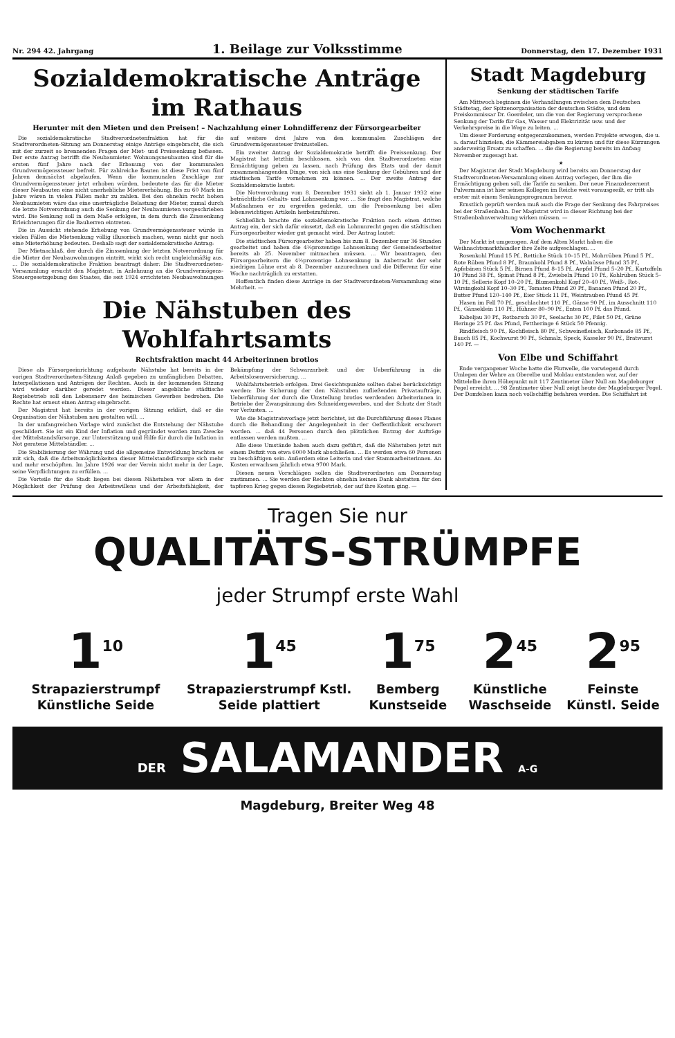Nr. 294 42. Jahrgang 1. Beilage zur Volksstimme Donnerstag, den 17. Dezember 1931
Sozialdemokratische Anträge im Rathaus
Herunter mit den Mieten und den Preisen! – Nachzahlung einer Lohndifferenz der Fürsorgearbeiter
Die sozialdemokratische Stadtverordnetenfraktion hat für die Stadtverordneten-Sitzung am Donnerstag einige Anträge eingebracht, die sich mit der zurzeit so brennenden Fragen der Miet- und Preissenkung befassen. Der erste Antrag betrifft die Neubaumieter. Wohnungsneubauten sind für die ersten fünf Jahre nach der Erbauung von der kommunalen Grundvermögenssteuer befreit. Für zahlreiche Bauten ist diese Frist von fünf Jahren demnächst abgelaufen. Wenn die kommunalen Zuschläge zur Grundvermögenssteuer jetzt erhoben würden, bedeutete das für die Mieter dieser Neubauten eine nicht unerhebliche Mietererhöhung. Bis zu 60 Mark im Jahre wären in vielen Fällen mehr zu zahlen. Bei den ohnehin recht hohen Neubaumieten wäre das eine unerträgliche Belastung der Mieter, zumal durch die letzte Notverordnung auch die Senkung der Neubaumieten vorgeschrieben wird. Die Senkung soll in dem Maße erfolgen, in dem durch die Zinssenkung Erleichterungen für die Bauherren eintreten.
Die in Aussicht stehende Erhebung von Grundvermögenssteuer würde in vielen Fällen die Mietsenkung völlig illusorisch machen, wenn nicht gar noch eine Mieterhöhung bedeuten. Deshalb sagt der sozialdemokratische Antrag:
Der Mietnachlaß, der durch die Zinssenkung der letzten Notverordnung für die Mieter der Neubauwohnungen eintritt, wirkt sich recht ungleichmäßig aus. ... Die sozialdemokratische Fraktion beantragt daher: Die Stadtverordneten-Versammlung ersucht den Magistrat, in Anlehnung an die Grundvermögens-Steuergesetzgebung des Staates, die seit 1924 errichteten Neubauwohnungen auf weitere drei Jahre von den kommunalen Zuschlägen der Grundvermögenssteuer freizustellen.
Ein zweiter Antrag der Sozialdemokratie betrifft die Preissenkung. Der Magistrat hat letzthin beschlossen, sich von den Stadtverordneten eine Ermächtigung geben zu lassen, nach Prüfung des Etats und der damit zusammenhängenden Dinge, von sich aus eine Senkung der Gebühren und der städtischen Tarife vornehmen zu können. ... Der zweite Antrag der Sozialdemokratie lautet:
Die Notverordnung vom 8. Dezember 1931 sieht ab 1. Januar 1932 eine beträchtliche Gehalts- und Lohnsenkung vor. ... Sie fragt den Magistrat, welche Maßnahmen er zu ergreifen gedenkt, um die Preissenkung bei allen lebenswichtigen Artikeln herbeizuführen.
Schließlich brachte die sozialdemokratische Fraktion noch einen dritten Antrag ein, der sich dafür einsetzt, daß ein Lohnunrecht gegen die städtischen Fürsorgearbeiter wieder gut gemacht wird. Der Antrag lautet:
Die städtischen Fürsorgearbeiter haben bis zum 8. Dezember nur 36 Stunden gearbeitet und haben die 4½prozentige Lohnsenkung der Gemeindearbeiter bereits ab 25. November mitmachen müssen. ... Wir beantragen, den Fürsorgearbeitern die 4½prozentige Lohnsenkung in Anbetracht der sehr niedrigen Löhne erst ab 8. Dezember anzurechnen und die Differenz für eine Woche nachträglich zu erstatten.
Hoffentlich finden diese Anträge in der Stadtverordneten-Versammlung eine Mehrheit. —
Die Nähstuben des Wohlfahrtsamts
Rechtsfraktion macht 44 Arbeiterinnen brotlos
Diese als Fürsorgeeinrichtung aufgebaute Nähstube hat bereits in der vorigen Stadtverordneten-Sitzung Anlaß gegeben zu umfänglichen Debatten, Interpellationen und Anträgen der Rechten. Auch in der kommenden Sitzung wird wieder darüber geredet werden. Dieser angebliche städtische Regiebetrieb soll den Lebensnerv des heimischen Gewerbes bedrohen. Die Rechte hat erneut einen Antrag eingebracht.
Der Magistrat hat bereits in der vorigen Sitzung erklärt, daß er die Organisation der Nähstuben neu gestalten will. ...
In der umfangreichen Vorlage wird zunächst die Entstehung der Nähstube geschildert. Sie ist ein Kind der Inflation und gegründet worden zum Zwecke der Mittelstandsfürsorge, zur Unterstützung und Hilfe für durch die Inflation in Not geratene Mittelständler. ...
Die Stabilisierung der Währung und die allgemeine Entwicklung brachten es mit sich, daß die Arbeitsmöglichkeiten dieser Mittelstandsfürsorge sich mehr und mehr erschöpften. Im Jahre 1926 war der Verein nicht mehr in der Lage, seine Verpflichtungen zu erfüllen. ...
Die Vorteile für die Stadt liegen bei diesen Nähstuben vor allem in der Möglichkeit der Prüfung des Arbeitswillens und der Arbeitsfähigkeit, der Bekämpfung der Schwarzarbeit und der Ueberführung in die Arbeitslosenversicherung. ...
Wohlfahrtsbetrieb erfolgen. Drei Gesichtspunkte sollten dabei berücksichtigt werden: Die Sicherung der den Nähstuben zufließenden Privataufträge, Ueberführung der durch die Umstellung brotlos werdenden Arbeiterinnen in Betriebe der Zwangsinnung des Schneidergewerbes, und der Schutz der Stadt vor Verlusten. ...
Wie die Magistratsvorlage jetzt berichtet, ist die Durchführung dieses Planes durch die Behandlung der Angelegenheit in der Oeffentlichkeit erschwert worden. ... daß 44 Personen durch den plötzlichen Entzug der Aufträge entlassen werden mußten. ...
Alle diese Umstände haben auch dazu geführt, daß die Nähstuben jetzt mit einem Defizit von etwa 6000 Mark abschließen. ... Es werden etwa 60 Personen zu beschäftigen sein. Außerdem eine Leiterin und vier Stammarbeiterinnen. An Kosten erwachsen jährlich etwa 9700 Mark.
Diesen neuen Vorschlägen sollen die Stadtverordneten am Donnerstag zustimmen. ... Sie werden der Rechten ohnehin keinen Dank abstatten für den tapferen Krieg gegen diesen Regiebetrieb, der auf ihre Kosten ging. —
Stadt Magdeburg
Senkung der städtischen Tarife
Am Mittwoch beginnen die Verhandlungen zwischen dem Deutschen Städtetag, der Spitzenorganisation der deutschen Städte, und dem Preiskommissar Dr. Goerdeler, um die von der Regierung versprochene Senkung der Tarife für Gas, Wasser und Elektrizität usw. und der Verkehrspreise in die Wege zu leiten. ...
Um dieser Forderung entgegenzukommen, werden Projekte erwogen, die u. a. darauf hinzielen, die Kämmereiabgaben zu kürzen und für diese Kürzungen anderweitig Ersatz zu schaffen. ... die die Regierung bereits im Anfang November zugesagt hat.
★
Der Magistrat der Stadt Magdeburg wird bereits am Donnerstag der Stadtverordneten-Versammlung einen Antrag vorlegen, der ihm die Ermächtigung geben soll, die Tarife zu senken. Der neue Finanzdezernent Pulvermann ist hier seinen Kollegen im Reiche weit vorausgeeilt, er tritt als erster mit einem Senkungsprogramm hervor.
Ernstlich geprüft werden muß auch die Frage der Senkung des Fahrpreises bei der Straßenbahn. Der Magistrat wird in dieser Richtung bei der Straßenbahnverwaltung wirken müssen. —
Vom Wochenmarkt
Der Markt ist umgezogen. Auf dem Alten Markt haben die Weihnachtsmarkthändler ihre Zelte aufgeschlagen. ...
Rosenkohl Pfund 15 Pf., Rettiche Stück 10–15 Pf., Mohrrüben Pfund 5 Pf., Rote Rüben Pfund 8 Pf., Braunkohl Pfund 8 Pf., Walnüsse Pfund 35 Pf., Apfelsinen Stück 5 Pf., Birnen Pfund 8–15 Pf., Aepfel Pfund 5–20 Pf., Kartoffeln 10 Pfund 38 Pf., Spinat Pfund 8 Pf., Zwiebeln Pfund 10 Pf., Kohlrüben Stück 5–10 Pf., Sellerie Kopf 10–20 Pf., Blumenkohl Kopf 20–40 Pf., Weiß-, Rot-, Wirsingkohl Kopf 10–30 Pf., Tomaten Pfund 20 Pf., Bananen Pfund 20 Pf., Butter Pfund 120–140 Pf., Eier Stück 11 Pf., Weintrauben Pfund 45 Pf.
Hasen im Fell 70 Pf., geschlachtet 110 Pf., Gänse 90 Pf., im Ausschnitt 110 Pf., Gänseklein 110 Pf., Hühner 80–90 Pf., Enten 100 Pf. das Pfund.
Kabeljau 30 Pf., Rotbarsch 30 Pf., Seelachs 30 Pf., Filet 50 Pf., Grüne Heringe 25 Pf. das Pfund, Fettheringe 6 Stück 50 Pfennig.
Rindfleisch 90 Pf., Kochfleisch 80 Pf., Schweinefleisch, Karbonade 85 Pf., Bauch 85 Pf., Kochwurst 90 Pf., Schmalz, Speck, Kasseler 90 Pf., Bratwurst 140 Pf. —
Von Elbe und Schiffahrt
Ende vergangener Woche hatte die Flutwelle, die vorwiegend durch Umlegen der Wehre an Oberelbe und Moldau entstanden war, auf der Mittelelbe ihren Höhepunkt mit 117 Zentimeter über Null am Magdeburger Pegel erreicht. ... 98 Zentimeter über Null zeigt heute der Magdeburger Pegel. Der Domfelsen kann noch vollschiffig befahren werden. Die Schiffahrt ist
Tragen Sie nur
QUALITÄTS-STRÜMPFE
jeder Strumpf erste Wahl
1<sup>10</sup>
Strapazierstrumpf Künstliche Seide 1<sup>45</sup>
Strapazierstrumpf Kstl. Seide plattiert 1<sup>75</sup>
Bemberg Kunstseide 2<sup>45</sup>
Künstliche Waschseide 2<sup>95</sup>
Feinste Künstl. Seide
DER SALAMANDER A-G
Magdeburg, Breiter Weg 48